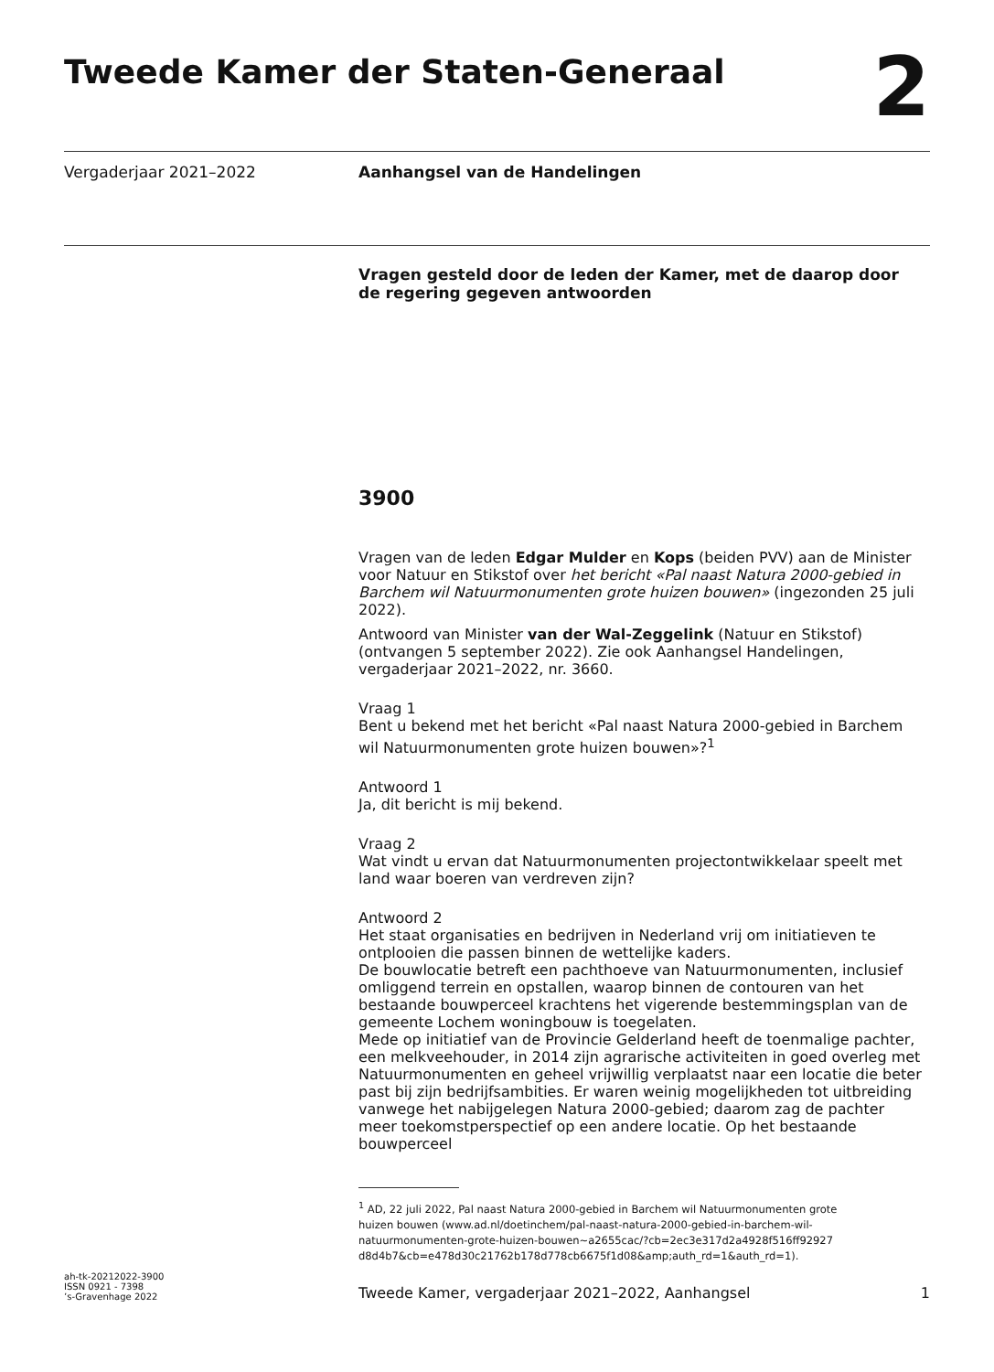Tweede Kamer der Staten-Generaal
2
Vergaderjaar 2021–2022 Aanhangsel van de Handelingen
Vragen gesteld door de leden der Kamer, met de daarop door de regering gegeven antwoorden
3900
Vragen van de leden Edgar Mulder en Kops (beiden PVV) aan de Minister voor Natuur en Stikstof over het bericht «Pal naast Natura 2000-gebied in Barchem wil Natuurmonumenten grote huizen bouwen» (ingezonden 25 juli 2022).
Antwoord van Minister van der Wal-Zeggelink (Natuur en Stikstof) (ontvangen 5 september 2022). Zie ook Aanhangsel Handelingen, vergaderjaar 2021–2022, nr. 3660.
Vraag 1
Bent u bekend met het bericht «Pal naast Natura 2000-gebied in Barchem wil Natuurmonumenten grote huizen bouwen»?<sup>1</sup>
Antwoord 1
Ja, dit bericht is mij bekend.
Vraag 2
Wat vindt u ervan dat Natuurmonumenten projectontwikkelaar speelt met land waar boeren van verdreven zijn?
Antwoord 2
Het staat organisaties en bedrijven in Nederland vrij om initiatieven te ontplooien die passen binnen de wettelijke kaders.
De bouwlocatie betreft een pachthoeve van Natuurmonumenten, inclusief omliggend terrein en opstallen, waarop binnen de contouren van het bestaande bouwperceel krachtens het vigerende bestemmingsplan van de gemeente Lochem woningbouw is toegelaten.
Mede op initiatief van de Provincie Gelderland heeft de toenmalige pachter, een melkveehouder, in 2014 zijn agrarische activiteiten in goed overleg met Natuurmonumenten en geheel vrijwillig verplaatst naar een locatie die beter past bij zijn bedrijfsambities. Er waren weinig mogelijkheden tot uitbreiding vanwege het nabijgelegen Natura 2000-gebied; daarom zag de pachter meer toekomstperspectief op een andere locatie. Op het bestaande bouwperceel
<sup>1</sup> AD, 22 juli 2022, Pal naast Natura 2000-gebied in Barchem wil Natuurmonumenten grote huizen bouwen (www.ad.nl/doetinchem/pal-naast-natura-2000-gebied-in-barchem-wil-natuurmonumenten-grote-huizen-bouwen~a2655cac/?cb=2ec3e317d2a4928f516ff92927 d8d4b7&cb=e478d30c21762b178d778cb6675f1d08&amp;auth_rd=1&auth_rd=1).
ah-tk-20212022-3900
ISSN 0921 - 7398
’s-Gravenhage 2022
Tweede Kamer, vergaderjaar 2021–2022, Aanhangsel
1